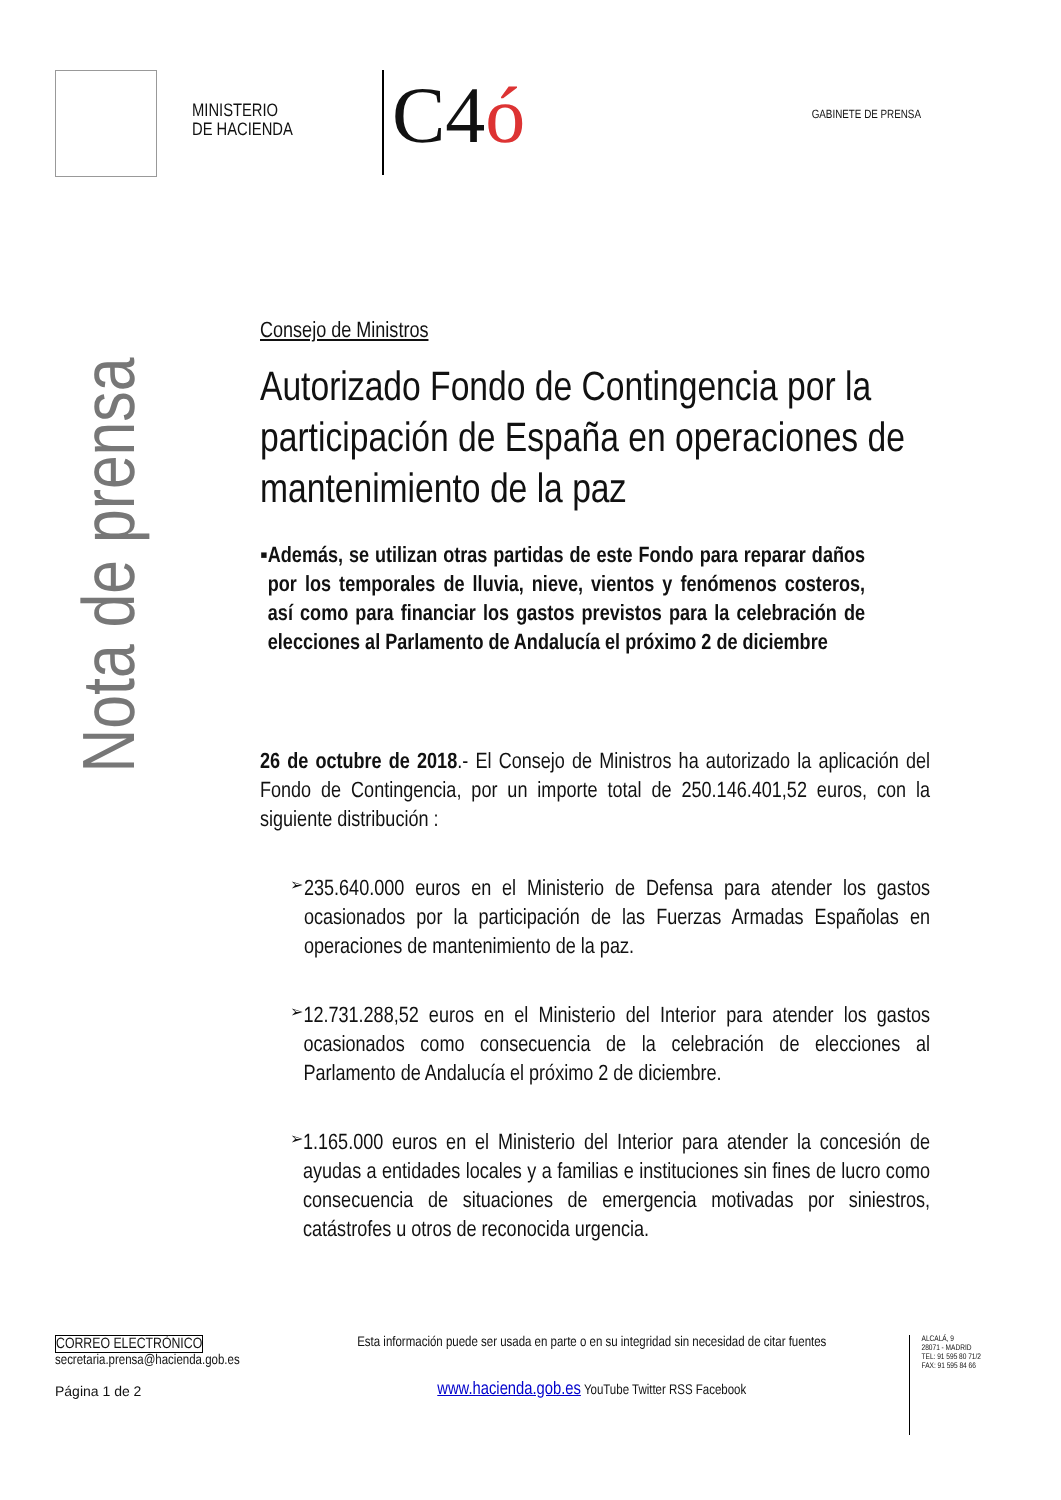MINISTERIO
DE HACIENDA
C4ó
GABINETE DE PRENSA
Nota de prensa
Consejo de Ministros
Autorizado Fondo de Contingencia por la participación de España en operaciones de mantenimiento de la paz
▪ Además, se utilizan otras partidas de este Fondo para reparar daños por los temporales de lluvia, nieve, vientos y fenómenos costeros, así como para financiar los gastos previstos para la celebración de elecciones al Parlamento de Andalucía el próximo 2 de diciembre
26 de octubre de 2018.- El Consejo de Ministros ha autorizado la aplicación del Fondo de Contingencia, por un importe total de 250.146.401,52 euros, con la siguiente distribución :
➢
235.640.000 euros en el Ministerio de Defensa para atender los gastos ocasionados por la participación de las Fuerzas Armadas Españolas en operaciones de mantenimiento de la paz.
➢
12.731.288,52 euros en el Ministerio del Interior para atender los gastos ocasionados como consecuencia de la celebración de elecciones al Parlamento de Andalucía el próximo 2 de diciembre.
➢
1.165.000 euros en el Ministerio del Interior para atender la concesión de ayudas a entidades locales y a familias e instituciones sin fines de lucro como consecuencia de situaciones de emergencia motivadas por siniestros, catástrofes u otros de reconocida urgencia.
CORREO ELECTRÓNICO
secretaria.prensa@hacienda.gob.es
Página 1 de 2
Esta información puede ser usada en parte o en su integridad sin necesidad de citar fuentes
www.hacienda.gob.es YouTube Twitter RSS Facebook
ALCALÁ, 9
28071 - MADRID
TEL: 91 595 80 71/2
FAX: 91 595 84 66